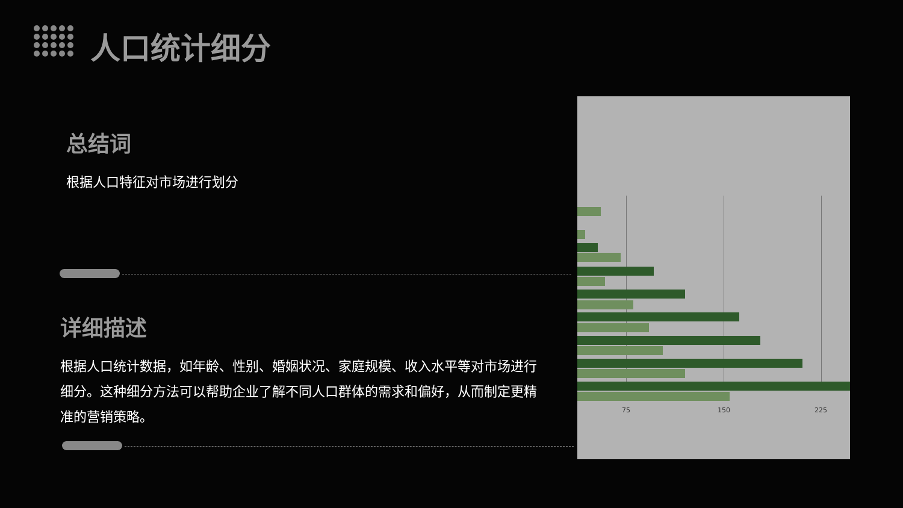人口统计细分
总结词
根据人口特征对市场进行划分
详细描述
根据人口统计数据，如年龄、性别、婚姻状况、家庭规模、收入水平等对市场进行细分。这种细分方法可以帮助企业了解不同人口群体的需求和偏好，从而制定更精准的营销策略。
75 150 225